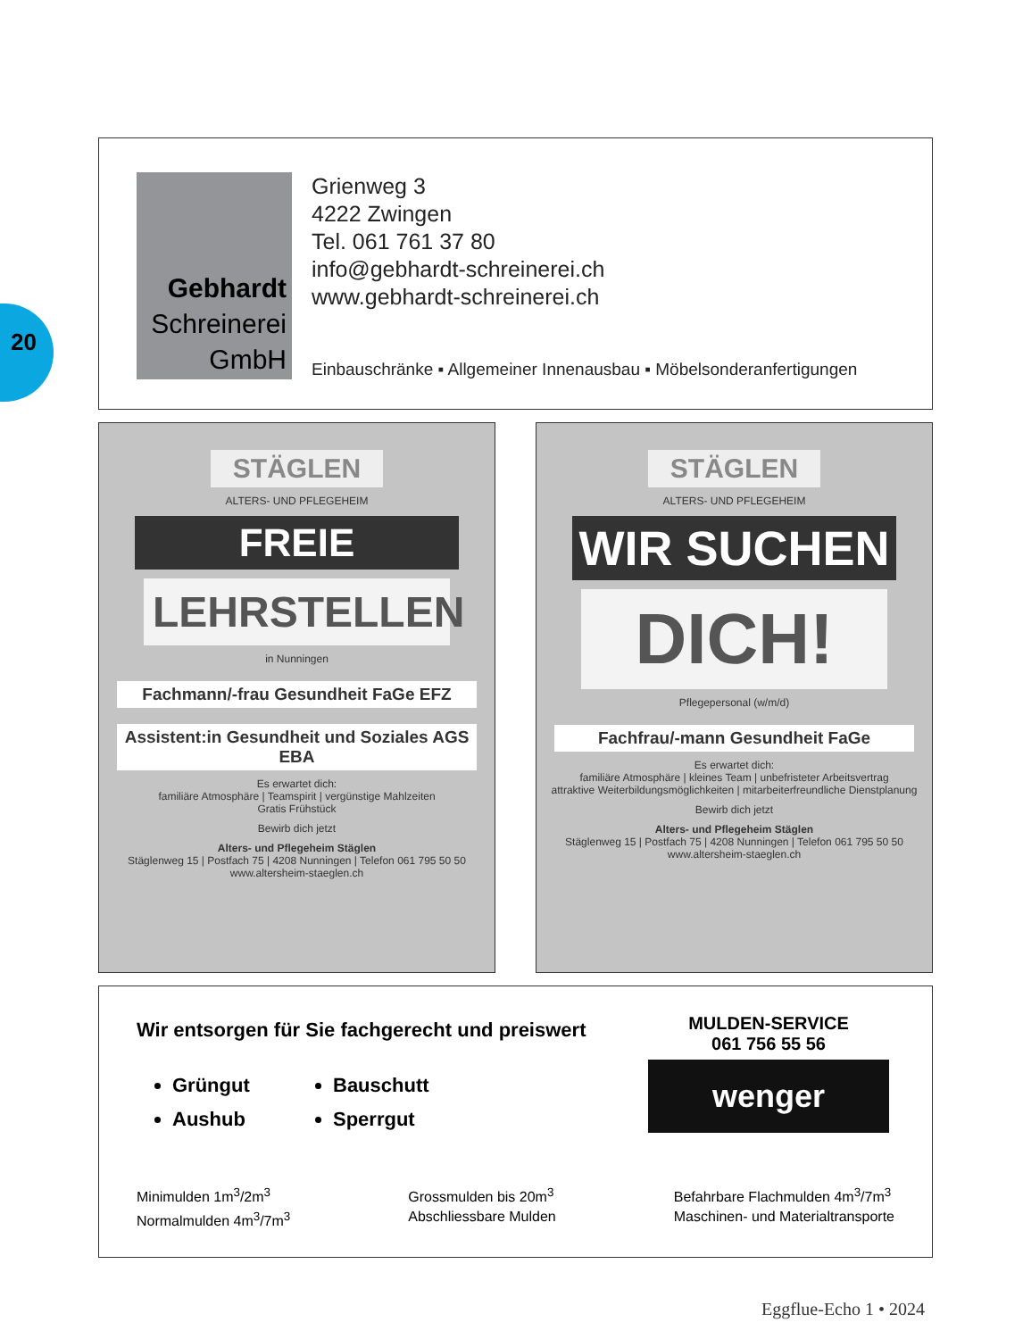20
Gebhardt
Schreinerei
GmbH
Grienweg 3
4222 Zwingen
Tel. 061 761 37 80
info@gebhardt-schreinerei.ch
www.gebhardt-schreinerei.ch
Einbauschränke ▪ Allgemeiner Innenausbau ▪ Möbelsonderanfertigungen
STÄGLEN
ALTERS- UND PFLEGEHEIM
FREIE
LEHRSTELLEN
in Nunningen
Fachmann/-frau Gesundheit FaGe EFZ
Assistent:in Gesundheit und Soziales AGS EBA
Es erwartet dich:
familiäre Atmosphäre | Teamspirit | vergünstige Mahlzeiten
Gratis Frühstück
Bewirb dich jetzt
Alters- und Pflegeheim Stäglen
Stäglenweg 15 | Postfach 75 | 4208 Nunningen | Telefon 061 795 50 50
www.altersheim-staeglen.ch
STÄGLEN
ALTERS- UND PFLEGEHEIM
WIR SUCHEN
DICH!
Pflegepersonal (w/m/d)
Fachfrau/-mann Gesundheit FaGe
Es erwartet dich:
familiäre Atmosphäre | kleines Team | unbefristeter Arbeitsvertrag
attraktive Weiterbildungsmöglichkeiten | mitarbeiterfreundliche Dienstplanung
Bewirb dich jetzt
Alters- und Pflegeheim Stäglen
Stäglenweg 15 | Postfach 75 | 4208 Nunningen | Telefon 061 795 50 50
www.altersheim-staeglen.ch
Wir entsorgen für Sie fachgerecht und preiswert
Grüngut
Bauschutt
Aushub
Sperrgut
MULDEN-SERVICE
061 756 55 56
wenger
Minimulden 1m<sup>3</sup>/2m<sup>3</sup>
Normalmulden 4m<sup>3</sup>/7m<sup>3</sup>
Grossmulden bis 20m<sup>3</sup>
Abschliessbare Mulden
Befahrbare Flachmulden 4m<sup>3</sup>/7m<sup>3</sup>
Maschinen- und Materialtransporte
Eggflue-Echo 1 • 2024